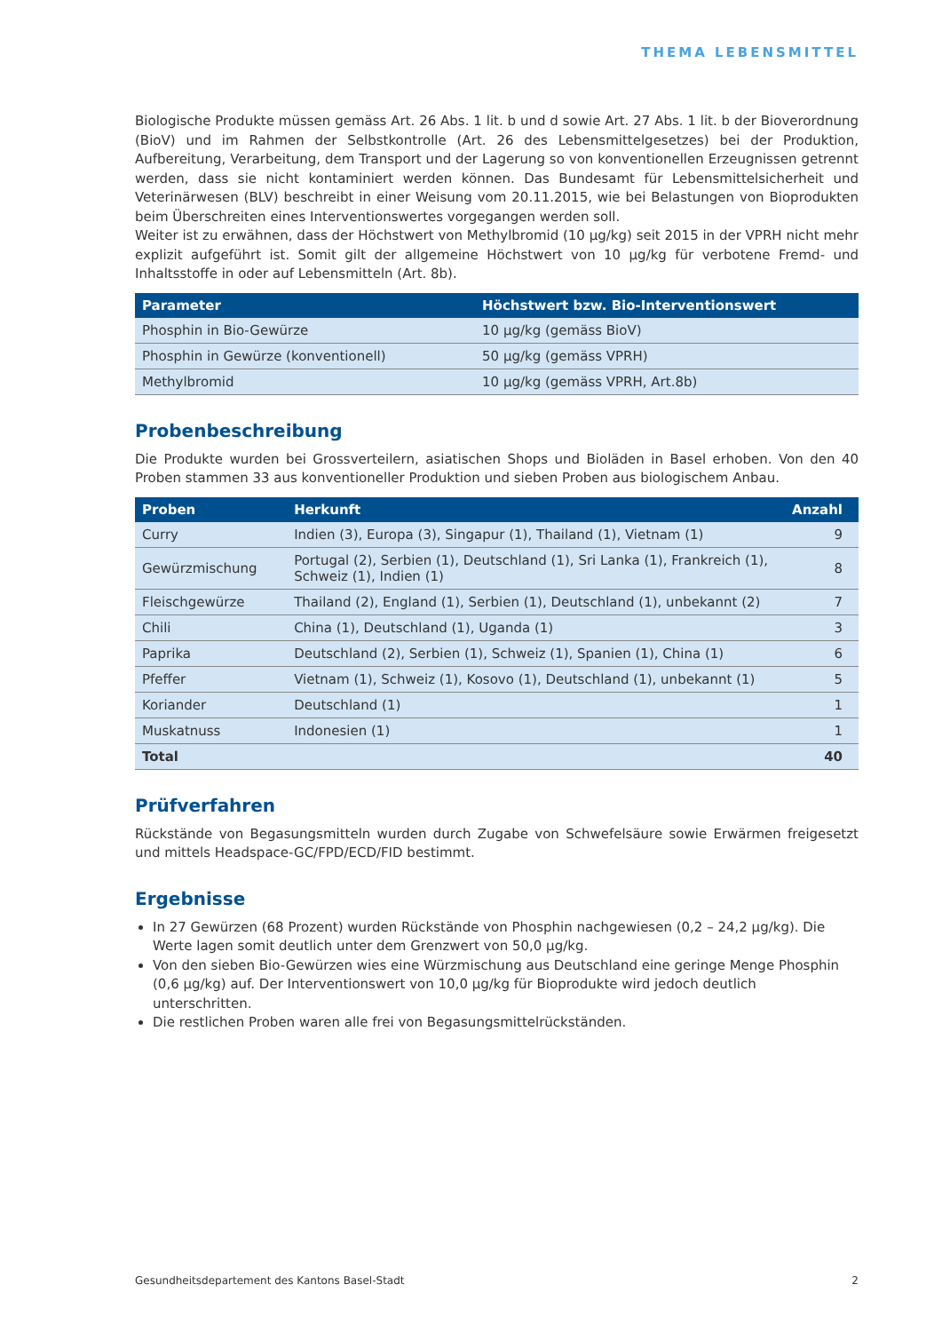THEMA LEBENSMITTEL
Biologische Produkte müssen gemäss Art. 26 Abs. 1 lit. b und d sowie Art. 27 Abs. 1 lit. b der Bioverordnung (BioV) und im Rahmen der Selbstkontrolle (Art. 26 des Lebensmittelgesetzes) bei der Produktion, Aufbereitung, Verarbeitung, dem Transport und der Lagerung so von konventionellen Erzeugnissen getrennt werden, dass sie nicht kontaminiert werden können. Das Bundesamt für Lebensmittelsicherheit und Veterinärwesen (BLV) beschreibt in einer Weisung vom 20.11.2015, wie bei Belastungen von Bioprodukten beim Überschreiten eines Interventionswertes vorgegangen werden soll.
Weiter ist zu erwähnen, dass der Höchstwert von Methylbromid (10 µg/kg) seit 2015 in der VPRH nicht mehr explizit aufgeführt ist. Somit gilt der allgemeine Höchstwert von 10 µg/kg für verbotene Fremd- und Inhaltsstoffe in oder auf Lebensmitteln (Art. 8b).
| Parameter | Höchstwert bzw. Bio-Interventionswert |
| --- | --- |
| Phosphin in Bio-Gewürze | 10 µg/kg (gemäss BioV) |
| Phosphin in Gewürze (konventionell) | 50 µg/kg (gemäss VPRH) |
| Methylbromid | 10 µg/kg (gemäss VPRH, Art.8b) |
Probenbeschreibung
Die Produkte wurden bei Grossverteilern, asiatischen Shops und Bioläden in Basel erhoben. Von den 40 Proben stammen 33 aus konventioneller Produktion und sieben Proben aus biologischem Anbau.
| Proben | Herkunft | Anzahl |
| --- | --- | --- |
| Curry | Indien (3), Europa (3), Singapur (1), Thailand (1), Vietnam (1) | 9 |
| Gewürzmischung | Portugal (2), Serbien (1), Deutschland (1), Sri Lanka (1), Frankreich (1), Schweiz (1), Indien (1) | 8 |
| Fleischgewürze | Thailand (2), England (1), Serbien (1), Deutschland (1), unbekannt (2) | 7 |
| Chili | China (1), Deutschland (1), Uganda (1) | 3 |
| Paprika | Deutschland (2), Serbien (1), Schweiz (1), Spanien (1), China (1) | 6 |
| Pfeffer | Vietnam (1), Schweiz (1), Kosovo (1), Deutschland (1), unbekannt (1) | 5 |
| Koriander | Deutschland (1) | 1 |
| Muskatnuss | Indonesien (1) | 1 |
| Total | | 40 |
Prüfverfahren
Rückstände von Begasungsmitteln wurden durch Zugabe von Schwefelsäure sowie Erwärmen freigesetzt und mittels Headspace-GC/FPD/ECD/FID bestimmt.
Ergebnisse
In 27 Gewürzen (68 Prozent) wurden Rückstände von Phosphin nachgewiesen (0,2 – 24,2 µg/kg). Die Werte lagen somit deutlich unter dem Grenzwert von 50,0 µg/kg.
Von den sieben Bio-Gewürzen wies eine Würzmischung aus Deutschland eine geringe Menge Phosphin (0,6 µg/kg) auf. Der Interventionswert von 10,0 µg/kg für Bioprodukte wird jedoch deutlich unterschritten.
Die restlichen Proben waren alle frei von Begasungsmittelrückständen.
Gesundheitsdepartement des Kantons Basel-Stadt 2